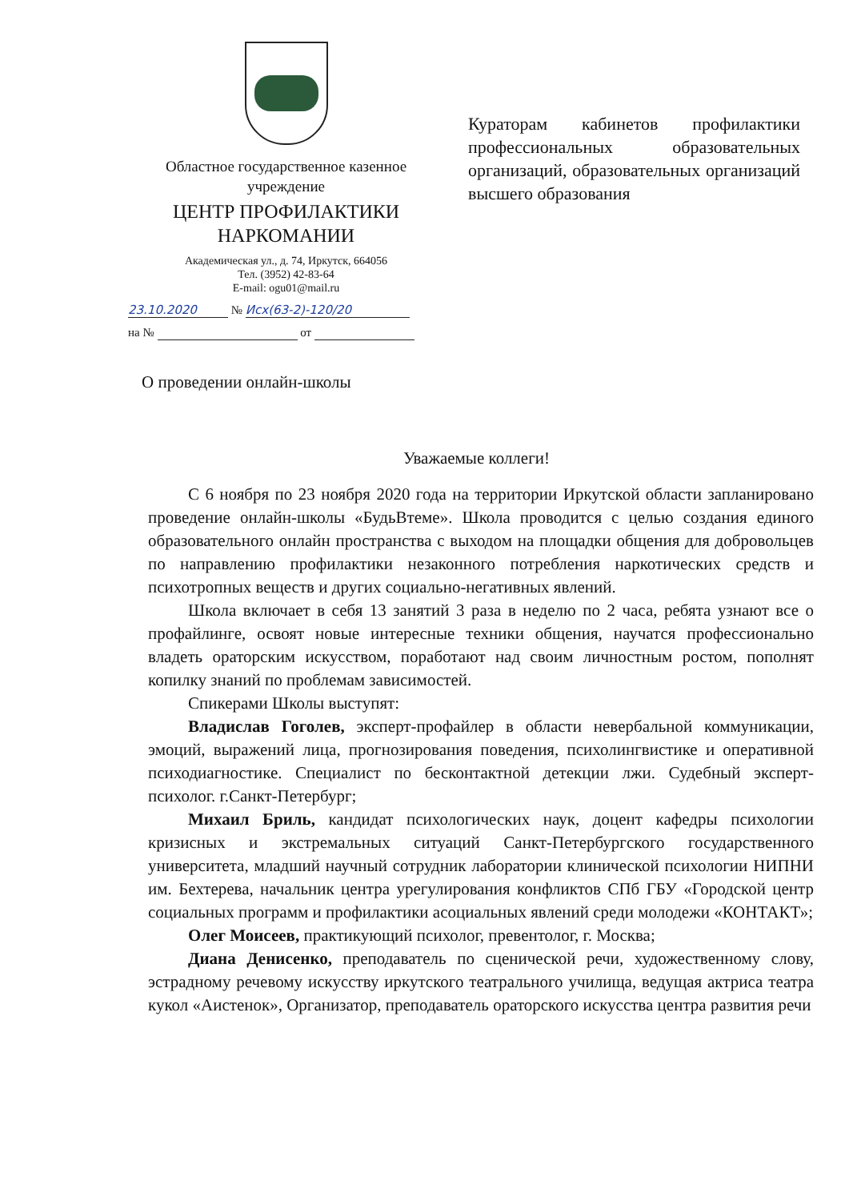Областное государственное казенное учреждение
ЦЕНТР ПРОФИЛАКТИКИ НАРКОМАНИИ
Академическая ул., д. 74, Иркутск, 664056
Тел. (3952) 42-83-64
E-mail: ogu01@mail.ru
23.10.2020 № Исх(63-2)-120/20
на № от
Кураторам кабинетов профилактики профессиональных образовательных организаций, образовательных организаций высшего образования
О проведении онлайн-школы
Уважаемые коллеги!
С 6 ноября по 23 ноября 2020 года на территории Иркутской области запланировано проведение онлайн-школы «БудьВтеме». Школа проводится с целью создания единого образовательного онлайн пространства с выходом на площадки общения для добровольцев по направлению профилактики незаконного потребления наркотических средств и психотропных веществ и других социально-негативных явлений.
Школа включает в себя 13 занятий 3 раза в неделю по 2 часа, ребята узнают все о профайлинге, освоят новые интересные техники общения, научатся профессионально владеть ораторским искусством, поработают над своим личностным ростом, пополнят копилку знаний по проблемам зависимостей.
Спикерами Школы выступят:
Владислав Гоголев, эксперт-профайлер в области невербальной коммуникации, эмоций, выражений лица, прогнозирования поведения, психолингвистике и оперативной психодиагностике. Специалист по бесконтактной детекции лжи. Судебный эксперт-психолог. г.Санкт-Петербург;
Михаил Бриль, кандидат психологических наук, доцент кафедры психологии кризисных и экстремальных ситуаций Санкт-Петербургского государственного университета, младший научный сотрудник лаборатории клинической психологии НИПНИ им. Бехтерева, начальник центра урегулирования конфликтов СПб ГБУ «Городской центр социальных программ и профилактики асоциальных явлений среди молодежи «КОНТАКТ»;
Олег Моисеев, практикующий психолог, превентолог, г. Москва;
Диана Денисенко, преподаватель по сценической речи, художественному слову, эстрадному речевому искусству иркутского театрального училища, ведущая актриса театра кукол «Аистенок», Организатор, преподаватель ораторского искусства центра развития речи